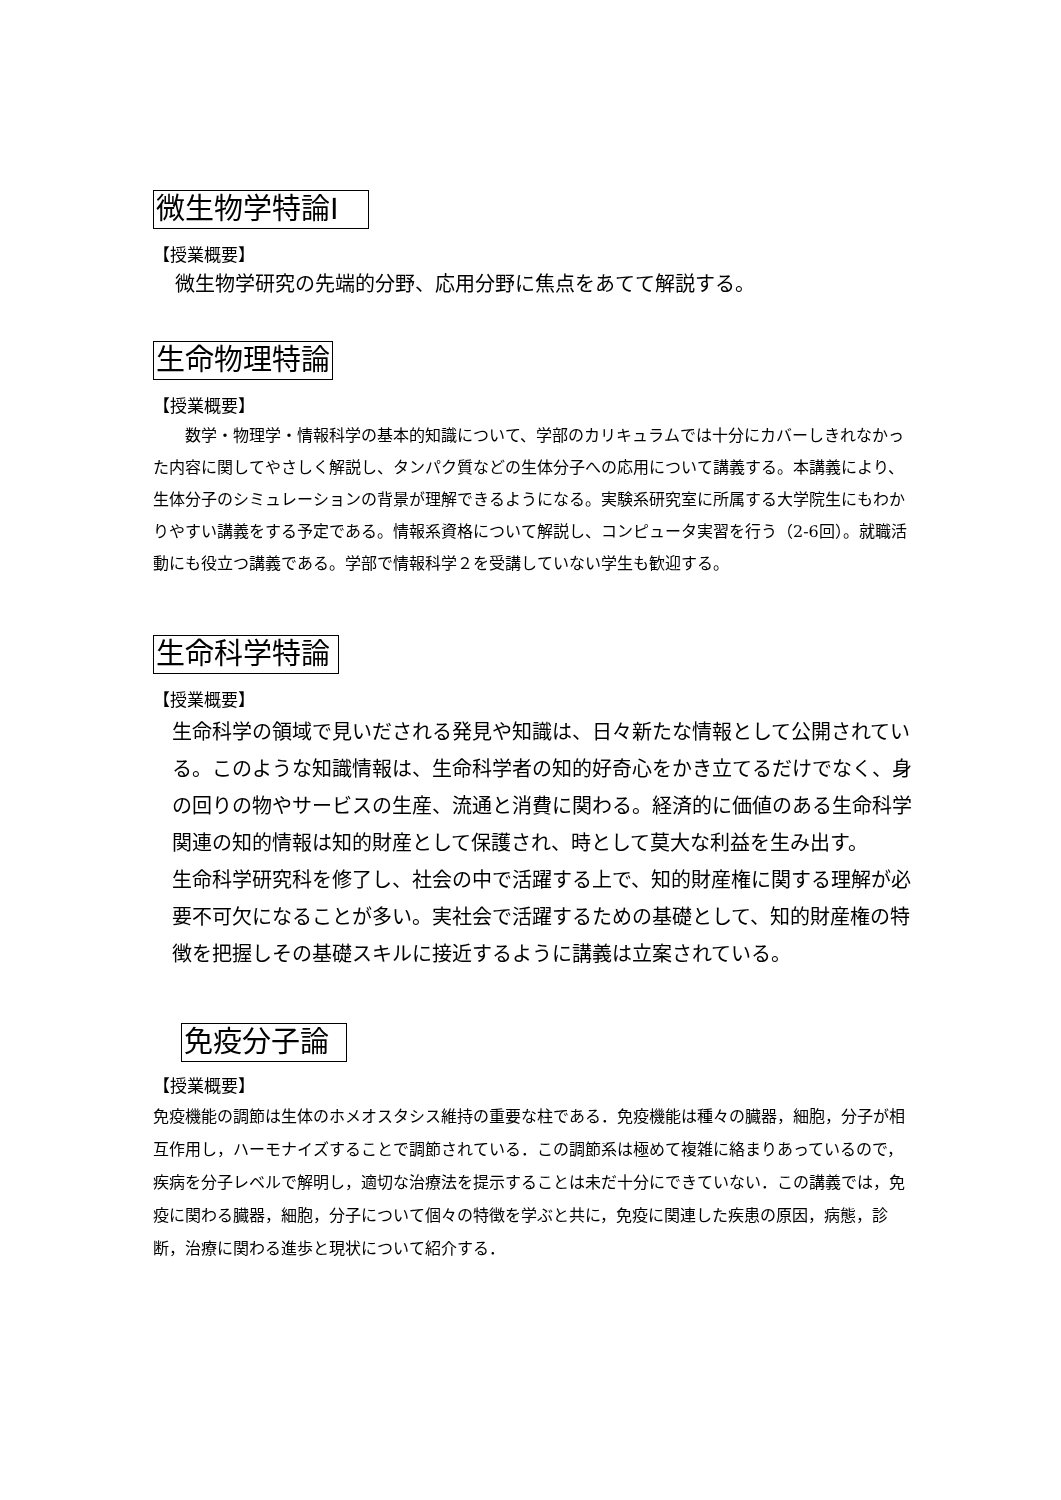微生物学特論Ⅰ
【授業概要】
微生物学研究の先端的分野、応用分野に焦点をあてて解説する。
生命物理特論
【授業概要】
　　数学・物理学・情報科学の基本的知識について、学部のカリキュラムでは十分にカバーしきれなかった内容に関してやさしく解説し、タンパク質などの生体分子への応用について講義する。本講義により、生体分子のシミュレーションの背景が理解できるようになる。実験系研究室に所属する大学院生にもわかりやすい講義をする予定である。情報系資格について解説し、コンピュータ実習を行う（2-6回）。就職活動にも役立つ講義である。学部で情報科学２を受講していない学生も歓迎する。
生命科学特論
【授業概要】
生命科学の領域で見いだされる発見や知識は、日々新たな情報として公開されている。このような知識情報は、生命科学者の知的好奇心をかき立てるだけでなく、身の回りの物やサービスの生産、流通と消費に関わる。経済的に価値のある生命科学関連の知的情報は知的財産として保護され、時として莫大な利益を生み出す。
生命科学研究科を修了し、社会の中で活躍する上で、知的財産権に関する理解が必要不可欠になることが多い。実社会で活躍するための基礎として、知的財産権の特徴を把握しその基礎スキルに接近するように講義は立案されている。
免疫分子論
【授業概要】
免疫機能の調節は生体のホメオスタシス維持の重要な柱である．免疫機能は種々の臓器，細胞，分子が相互作用し，ハーモナイズすることで調節されている．この調節系は極めて複雑に絡まりあっているので，疾病を分子レベルで解明し，適切な治療法を提示することは未だ十分にできていない．この講義では，免疫に関わる臓器，細胞，分子について個々の特徴を学ぶと共に，免疫に関連した疾患の原因，病態，診断，治療に関わる進歩と現状について紹介する．